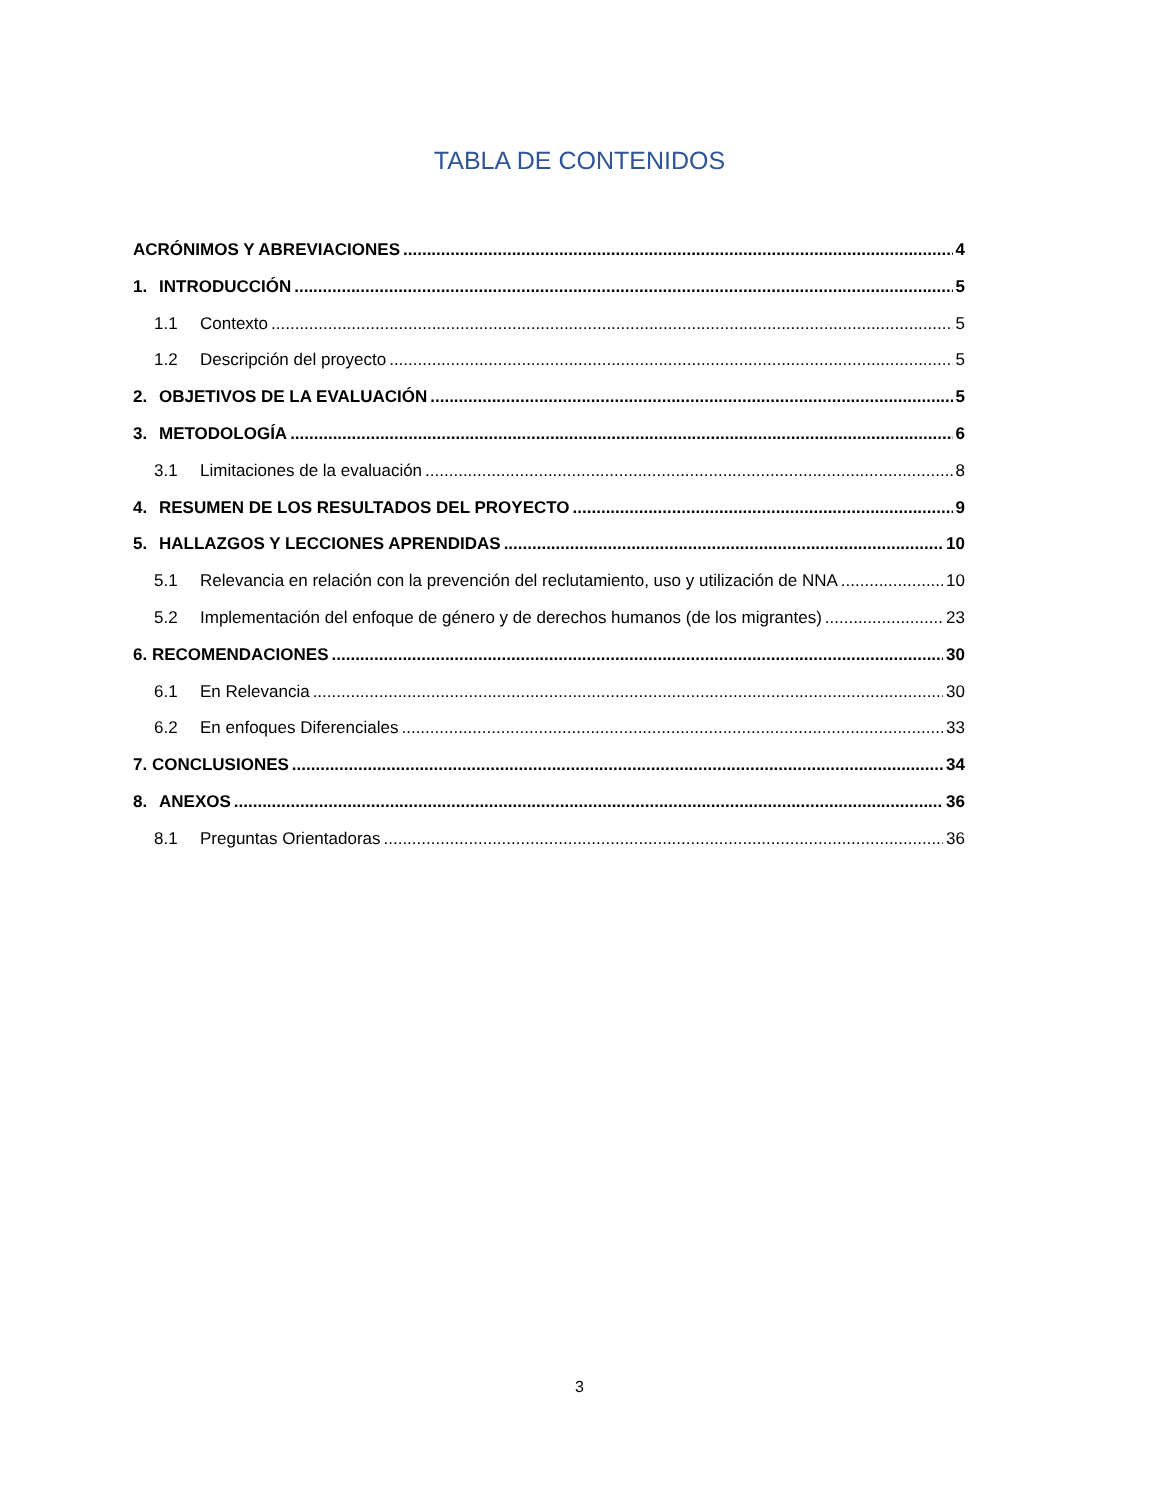TABLA DE CONTENIDOS
ACRÓNIMOS Y ABREVIACIONES 4
1. INTRODUCCIÓN 5
1.1 Contexto 5
1.2 Descripción del proyecto 5
2. OBJETIVOS DE LA EVALUACIÓN 5
3. METODOLOGÍA 6
3.1 Limitaciones de la evaluación 8
4. RESUMEN DE LOS RESULTADOS DEL PROYECTO 9
5. HALLAZGOS Y LECCIONES APRENDIDAS 10
5.1 Relevancia en relación con la prevención del reclutamiento, uso y utilización de NNA 10
5.2 Implementación del enfoque de género y de derechos humanos (de los migrantes) 23
6. RECOMENDACIONES 30
6.1 En Relevancia 30
6.2 En enfoques Diferenciales 33
7. CONCLUSIONES 34
8. ANEXOS 36
8.1 Preguntas Orientadoras 36
3